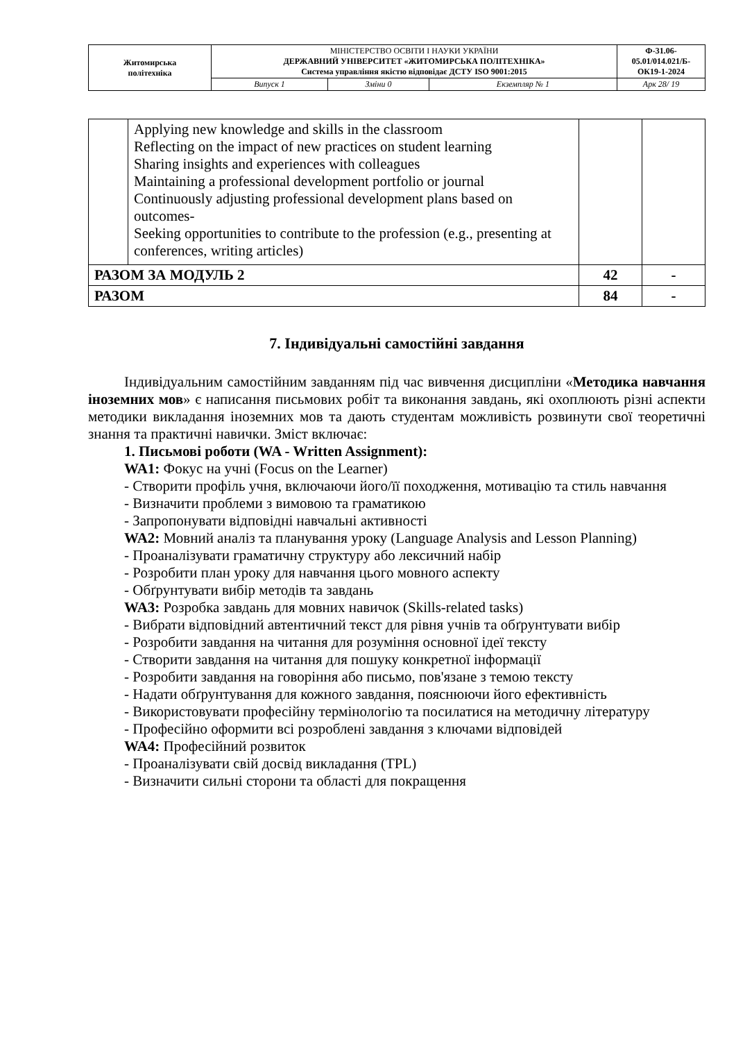| Житомирська політехніка | МІНІСТЕРСТВО ОСВІТИ І НАУКИ УКРАЇНИ ДЕРЖАВНИЙ УНІВЕРСИТЕТ «ЖИТОМИРСЬКА ПОЛІТЕХНІКА» Система управління якістю відповідає ДСТУ ISO 9001:2015 | | | Ф-31.06- 05.01/014.021/Б- ОК19-1-2024 |
| | Випуск 1 | Зміни 0 | Екземпляр № 1 | Арк 28/ 19 |
| | Applying new knowledge and skills in the classroom Reflecting on the impact of new practices on student learning Sharing insights and experiences with colleagues Maintaining a professional development portfolio or journal Continuously adjusting professional development plans based on outcomes- Seeking opportunities to contribute to the profession (e.g., presenting at conferences, writing articles) | | |
| РАЗОМ ЗА МОДУЛЬ 2 | | 42 | - |
| РАЗОМ | | 84 | - |
7. Індивідуальні самостійні завдання
Індивідуальним самостійним завданням під час вивчення дисципліни «Методика навчання іноземних мов» є написання письмових робіт та виконання завдань, які охоплюють різні аспекти методики викладання іноземних мов та дають студентам можливість розвинути свої теоретичні знання та практичні навички. Зміст включає:
1. Письмові роботи (WA - Written Assignment):
WA1: Фокус на учні (Focus on the Learner)
- Створити профіль учня, включаючи його/її походження, мотивацію та стиль навчання
- Визначити проблеми з вимовою та граматикою
- Запропонувати відповідні навчальні активності
WA2: Мовний аналіз та планування уроку (Language Analysis and Lesson Planning)
- Проаналізувати граматичну структуру або лексичний набір
- Розробити план уроку для навчання цього мовного аспекту
- Обґрунтувати вибір методів та завдань
WA3: Розробка завдань для мовних навичок (Skills-related tasks)
- Вибрати відповідний автентичний текст для рівня учнів та обґрунтувати вибір
- Розробити завдання на читання для розуміння основної ідеї тексту
- Створити завдання на читання для пошуку конкретної інформації
- Розробити завдання на говоріння або письмо, пов'язане з темою тексту
- Надати обґрунтування для кожного завдання, пояснюючи його ефективність
- Використовувати професійну термінологію та посилатися на методичну літературу
- Професійно оформити всі розроблені завдання з ключами відповідей
WA4: Професійний розвиток
- Проаналізувати свій досвід викладання (TPL)
- Визначити сильні сторони та області для покращення